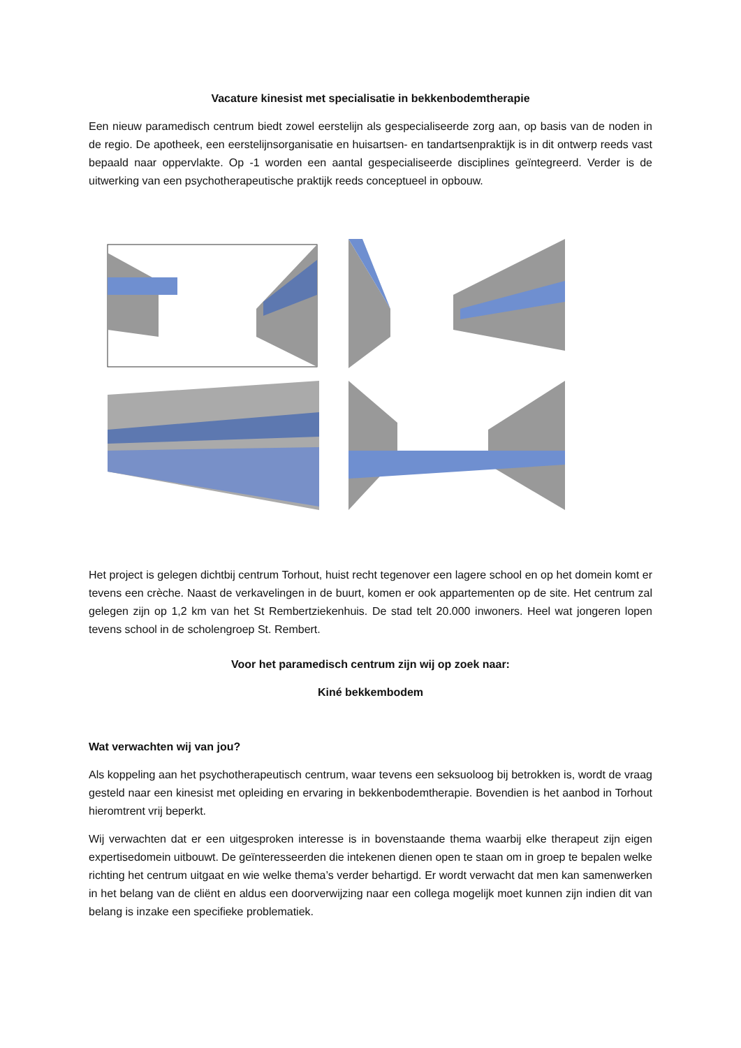Vacature kinesist met specialisatie in bekkenbodemtherapie
Een nieuw paramedisch centrum biedt zowel eerstelijn als gespecialiseerde zorg aan, op basis van de noden in de regio. De apotheek, een eerstelijnsorganisatie en huisartsen- en tandartsenpraktijk is in dit ontwerp reeds vast bepaald naar oppervlakte. Op -1 worden een aantal gespecialiseerde disciplines geïntegreerd. Verder is de uitwerking van een psychotherapeutische praktijk reeds conceptueel in opbouw.
Het project is gelegen dichtbij centrum Torhout, huist recht tegenover een lagere school en op het domein komt er tevens een crèche. Naast de verkavelingen in de buurt, komen er ook appartementen op de site. Het centrum zal gelegen zijn op 1,2 km van het St Rembertziekenhuis. De stad telt 20.000 inwoners. Heel wat jongeren lopen tevens school in de scholengroep St. Rembert.
Voor het paramedisch centrum zijn wij op zoek naar:
Kiné bekkembodem
Wat verwachten wij van jou?
Als koppeling aan het psychotherapeutisch centrum, waar tevens een seksuoloog bij betrokken is, wordt de vraag gesteld naar een kinesist met opleiding en ervaring in bekkenbodemtherapie. Bovendien is het aanbod in Torhout hieromtrent vrij beperkt.
Wij verwachten dat er een uitgesproken interesse is in bovenstaande thema waarbij elke therapeut zijn eigen expertisedomein uitbouwt. De geïnteresseerden die intekenen dienen open te staan om in groep te bepalen welke richting het centrum uitgaat en wie welke thema’s verder behartigd. Er wordt verwacht dat men kan samenwerken in het belang van de cliënt en aldus een doorverwijzing naar een collega mogelijk moet kunnen zijn indien dit van belang is inzake een specifieke problematiek.